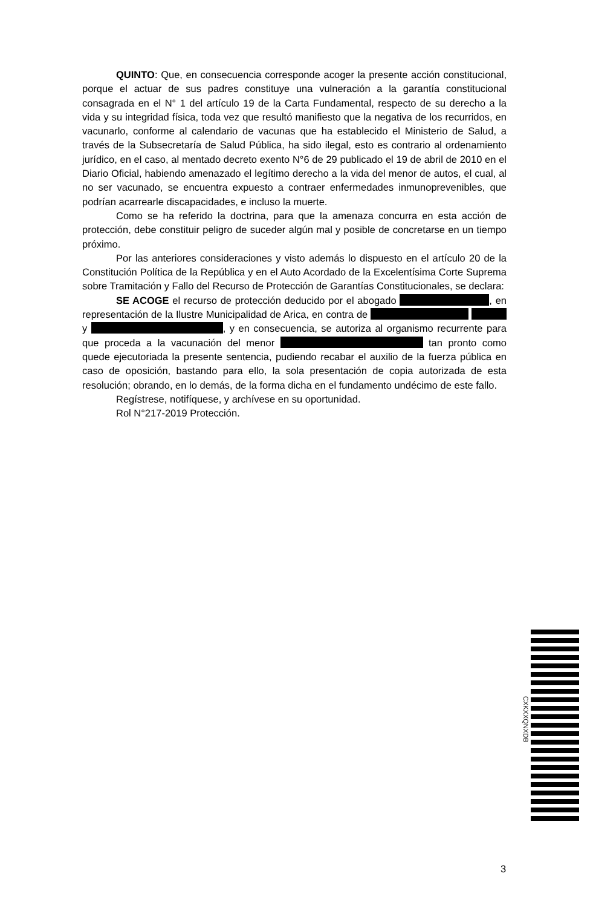QUINTO: Que, en consecuencia corresponde acoger la presente acción constitucional, porque el actuar de sus padres constituye una vulneración a la garantía constitucional consagrada en el N° 1 del artículo 19 de la Carta Fundamental, respecto de su derecho a la vida y su integridad física, toda vez que resultó manifiesto que la negativa de los recurridos, en vacunarlo, conforme al calendario de vacunas que ha establecido el Ministerio de Salud, a través de la Subsecretaría de Salud Pública, ha sido ilegal, esto es contrario al ordenamiento jurídico, en el caso, al mentado decreto exento N°6 de 29 publicado el 19 de abril de 2010 en el Diario Oficial, habiendo amenazado el legítimo derecho a la vida del menor de autos, el cual, al no ser vacunado, se encuentra expuesto a contraer enfermedades inmunoprevenibles, que podrían acarrearle discapacidades, e incluso la muerte.
Como se ha referido la doctrina, para que la amenaza concurra en esta acción de protección, debe constituir peligro de suceder algún mal y posible de concretarse en un tiempo próximo.
Por las anteriores consideraciones y visto además lo dispuesto en el artículo 20 de la Constitución Política de la República y en el Auto Acordado de la Excelentísima Corte Suprema sobre Tramitación y Fallo del Recurso de Protección de Garantías Constitucionales, se declara:
SE ACOGE el recurso de protección deducido por el abogado , en representación de la Ilustre Municipalidad de Arica, en contra de y , y en consecuencia, se autoriza al organismo recurrente para que proceda a la vacunación del menor tan pronto como quede ejecutoriada la presente sentencia, pudiendo recabar el auxilio de la fuerza pública en caso de oposición, bastando para ello, la sola presentación de copia autorizada de esta resolución; obrando, en lo demás, de la forma dicha en el fundamento undécimo de este fallo.
Regístrese, notifíquese, y archívese en su oportunidad.
Rol N°217-2019 Protección.
CXKXXQNXDB
3